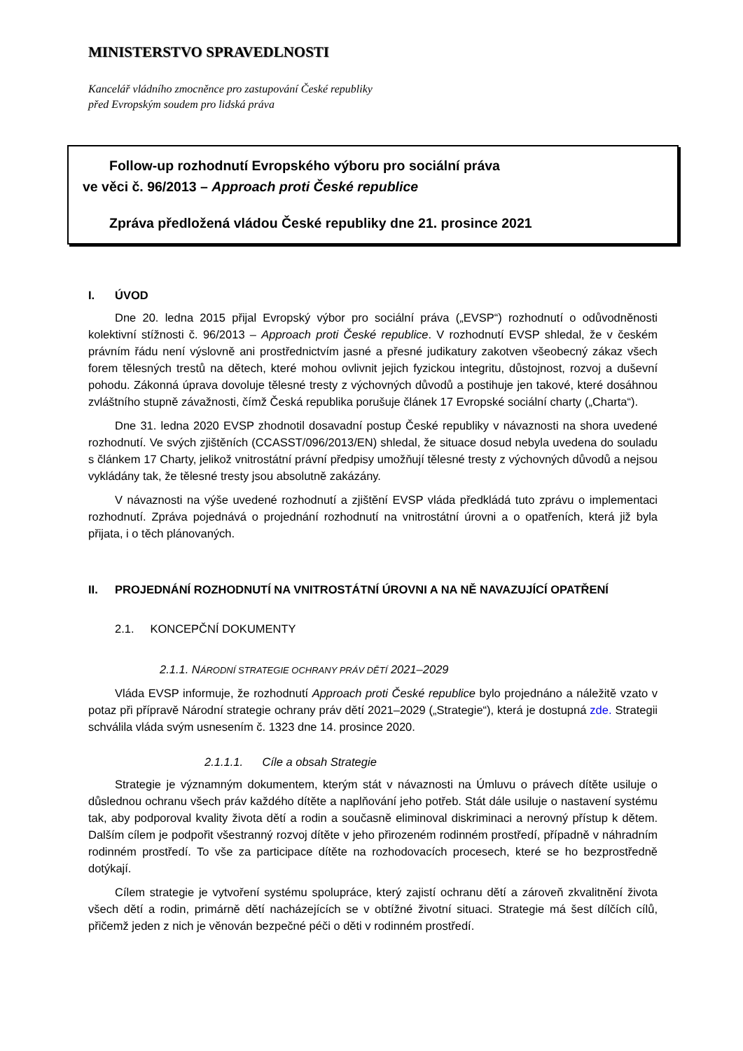MINISTERSTVO SPRAVEDLNOSTI
Kancelář vládního zmocněnce pro zastupování České republiky
před Evropským soudem pro lidská práva
Follow-up rozhodnutí Evropského výboru pro sociální práva
ve věci č. 96/2013 – Approach proti České republice
Zpráva předložená vládou České republiky dne 21. prosince 2021
I. ÚVOD
Dne 20. ledna 2015 přijal Evropský výbor pro sociální práva („EVSP“) rozhodnutí o odůvodněnosti kolektivní stížnosti č. 96/2013 – Approach proti České republice. V rozhodnutí EVSP shledal, že v českém právním řádu není výslovně ani prostřednictvím jasné a přesné judikatury zakotven všeobecný zákaz všech forem tělesných trestů na dětech, které mohou ovlivnit jejich fyzickou integritu, důstojnost, rozvoj a duševní pohodu. Zákonná úprava dovoluje tělesné tresty z výchovných důvodů a postihuje jen takové, které dosáhnou zvláštního stupně závažnosti, čímž Česká republika porušuje článek 17 Evropské sociální charty („Charta“).
Dne 31. ledna 2020 EVSP zhodnotil dosavadní postup České republiky v návaznosti na shora uvedené rozhodnutí. Ve svých zjištěních (CCASST/096/2013/EN) shledal, že situace dosud nebyla uvedena do souladu s článkem 17 Charty, jelikož vnitrostátní právní předpisy umožňují tělesné tresty z výchovných důvodů a nejsou vykládány tak, že tělesné tresty jsou absolutně zakázány.
V návaznosti na výše uvedené rozhodnutí a zjištění EVSP vláda předkládá tuto zprávu o implementaci rozhodnutí. Zpráva pojednává o projednání rozhodnutí na vnitrostátní úrovni a o opatřeních, která již byla přijata, i o těch plánovaných.
II. PROJEDNÁNÍ ROZHODNUTÍ NA VNITROSTÁTNÍ ÚROVNI A NA NĚ NAVAZUJÍCÍ OPATŘENÍ
2.1. KONCEPČNÍ DOKUMENTY
2.1.1. NÁRODNÍ STRATEGIE OCHRANY PRÁV DĚTÍ 2021–2029
Vláda EVSP informuje, že rozhodnutí Approach proti České republice bylo projednáno a náležitě vzato v potaz při přípravě Národní strategie ochrany práv dětí 2021–2029 („Strategie“), která je dostupná zde. Strategii schválila vláda svým usnesením č. 1323 dne 14. prosince 2020.
2.1.1.1. Cíle a obsah Strategie
Strategie je významným dokumentem, kterým stát v návaznosti na Úmluvu o právech dítěte usiluje o důslednou ochranu všech práv každého dítěte a naplňování jeho potřeb. Stát dále usiluje o nastavení systému tak, aby podporoval kvality života dětí a rodin a současně eliminoval diskriminaci a nerovný přístup k dětem. Dalším cílem je podpořit všestranný rozvoj dítěte v jeho přirozeném rodinném prostředí, případně v náhradním rodinném prostředí. To vše za participace dítěte na rozhodovacích procesech, které se ho bezprostředně dotýkají.
Cílem strategie je vytvoření systému spolupráce, který zajistí ochranu dětí a zároveň zkvalitnění života všech dětí a rodin, primárně dětí nacházejících se v obtížné životní situaci. Strategie má šest dílčích cílů, přičemž jeden z nich je věnován bezpečné péči o děti v rodinném prostředí.